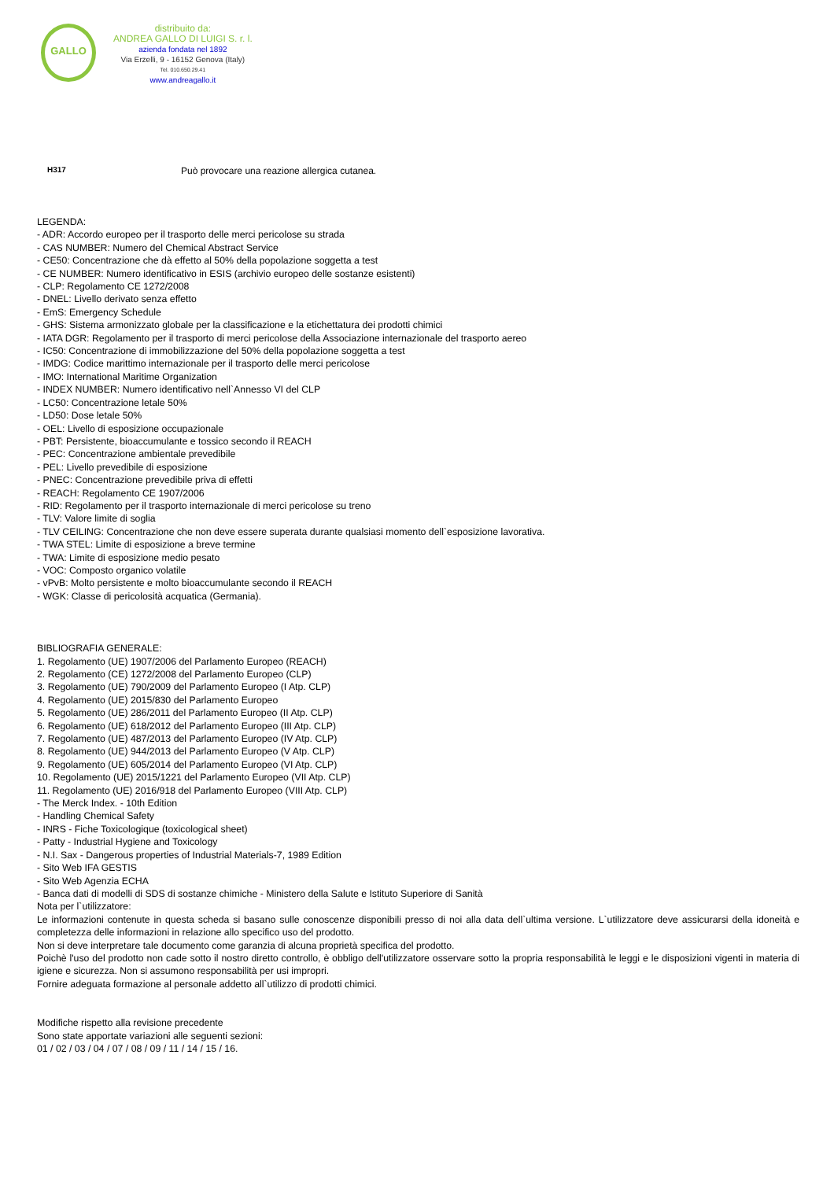GALLO
distribuito da:
ANDREA GALLO DI LUIGI S. r. l.
azienda fondata nel 1892
Via Erzelli, 9 - 16152 Genova (Italy)
Tel. 010.650.29.41
www.andreagallo.it
H317 Può provocare una reazione allergica cutanea.
LEGENDA:
- ADR: Accordo europeo per il trasporto delle merci pericolose su strada
- CAS NUMBER: Numero del Chemical Abstract Service
- CE50: Concentrazione che dà effetto al 50% della popolazione soggetta a test
- CE NUMBER: Numero identificativo in ESIS (archivio europeo delle sostanze esistenti)
- CLP: Regolamento CE 1272/2008
- DNEL: Livello derivato senza effetto
- EmS: Emergency Schedule
- GHS: Sistema armonizzato globale per la classificazione e la etichettatura dei prodotti chimici
- IATA DGR: Regolamento per il trasporto di merci pericolose della Associazione internazionale del trasporto aereo
- IC50: Concentrazione di immobilizzazione del 50% della popolazione soggetta a test
- IMDG: Codice marittimo internazionale per il trasporto delle merci pericolose
- IMO: International Maritime Organization
- INDEX NUMBER: Numero identificativo nell`Annesso VI del CLP
- LC50: Concentrazione letale 50%
- LD50: Dose letale 50%
- OEL: Livello di esposizione occupazionale
- PBT: Persistente, bioaccumulante e tossico secondo il REACH
- PEC: Concentrazione ambientale prevedibile
- PEL: Livello prevedibile di esposizione
- PNEC: Concentrazione prevedibile priva di effetti
- REACH: Regolamento CE 1907/2006
- RID: Regolamento per il trasporto internazionale di merci pericolose su treno
- TLV: Valore limite di soglia
- TLV CEILING: Concentrazione che non deve essere superata durante qualsiasi momento dell`esposizione lavorativa.
- TWA STEL: Limite di esposizione a breve termine
- TWA: Limite di esposizione medio pesato
- VOC: Composto organico volatile
- vPvB: Molto persistente e molto bioaccumulante secondo il REACH
- WGK: Classe di pericolosità acquatica (Germania).
BIBLIOGRAFIA GENERALE:
1. Regolamento (UE) 1907/2006 del Parlamento Europeo (REACH)
2. Regolamento (CE) 1272/2008 del Parlamento Europeo (CLP)
3. Regolamento (UE) 790/2009 del Parlamento Europeo (I Atp. CLP)
4. Regolamento (UE) 2015/830 del Parlamento Europeo
5. Regolamento (UE) 286/2011 del Parlamento Europeo (II Atp. CLP)
6. Regolamento (UE) 618/2012 del Parlamento Europeo (III Atp. CLP)
7. Regolamento (UE) 487/2013 del Parlamento Europeo (IV Atp. CLP)
8. Regolamento (UE) 944/2013 del Parlamento Europeo (V Atp. CLP)
9. Regolamento (UE) 605/2014 del Parlamento Europeo (VI Atp. CLP)
10. Regolamento (UE) 2015/1221 del Parlamento Europeo (VII Atp. CLP)
11. Regolamento (UE) 2016/918 del Parlamento Europeo (VIII Atp. CLP)
- The Merck Index. - 10th Edition
- Handling Chemical Safety
- INRS - Fiche Toxicologique (toxicological sheet)
- Patty - Industrial Hygiene and Toxicology
- N.I. Sax - Dangerous properties of Industrial Materials-7, 1989 Edition
- Sito Web IFA GESTIS
- Sito Web Agenzia ECHA
- Banca dati di modelli di SDS di sostanze chimiche - Ministero della Salute e Istituto Superiore di Sanità
Nota per l`utilizzatore:
Le informazioni contenute in questa scheda si basano sulle conoscenze disponibili presso di noi alla data dell`ultima versione. L`utilizzatore deve assicurarsi della idoneità e completezza delle informazioni in relazione allo specifico uso del prodotto.
Non si deve interpretare tale documento come garanzia di alcuna proprietà specifica del prodotto.
Poichè l'uso del prodotto non cade sotto il nostro diretto controllo, è obbligo dell'utilizzatore osservare sotto la propria responsabilità le leggi e le disposizioni vigenti in materia di igiene e sicurezza. Non si assumono responsabilità per usi impropri.
Fornire adeguata formazione al personale addetto all`utilizzo di prodotti chimici.
Modifiche rispetto alla revisione precedente
Sono state apportate variazioni alle seguenti sezioni:
01 / 02 / 03 / 04 / 07 / 08 / 09 / 11 / 14 / 15 / 16.